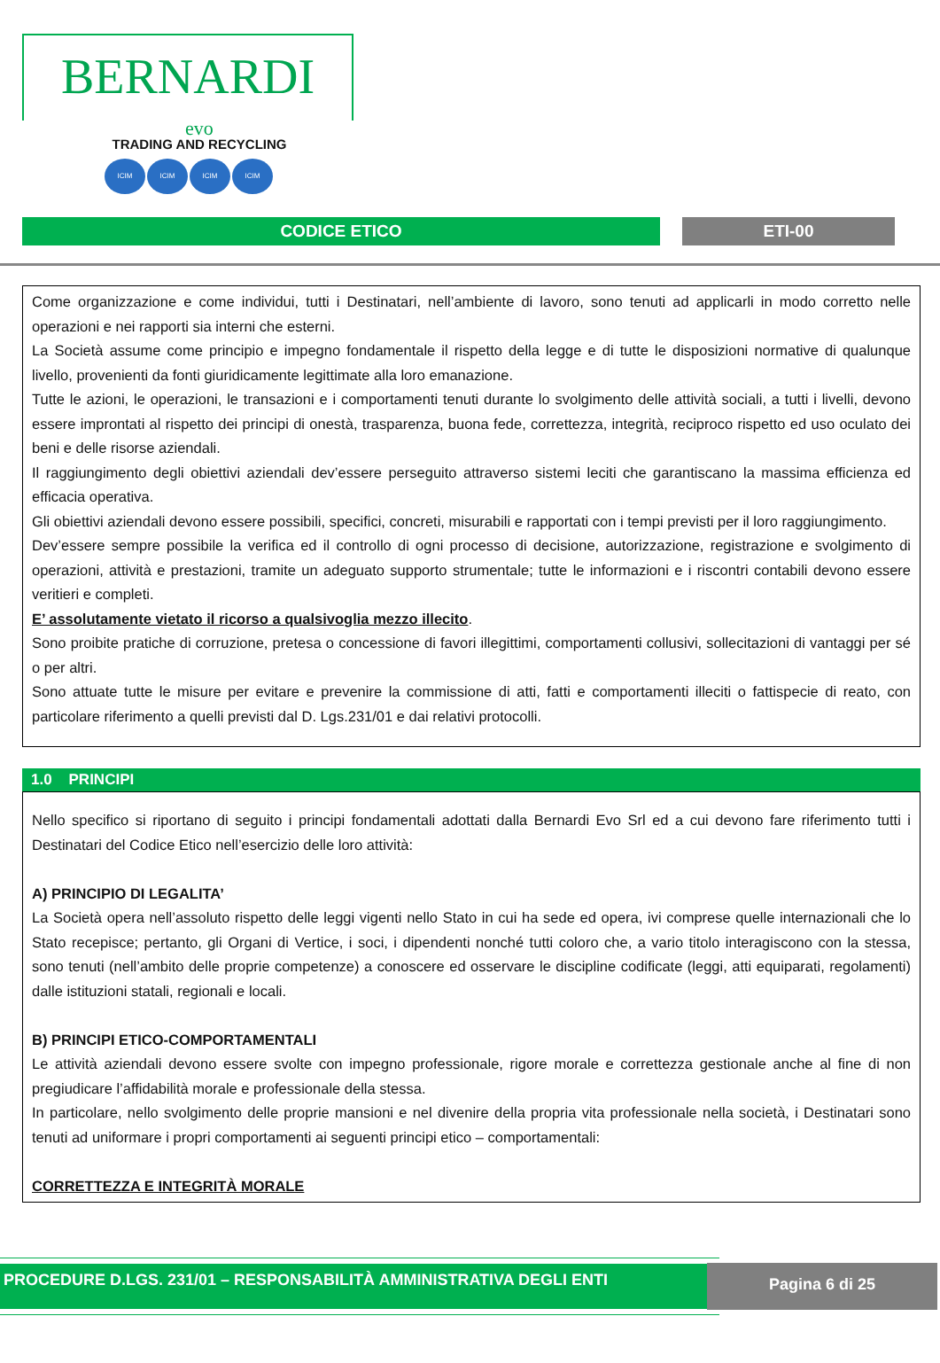BERNARDI
evo
TRADING AND RECYCLING
ICIM ICIM ICIM ICIM
CODICE ETICO ETI-00
Come organizzazione e come individui, tutti i Destinatari, nell’ambiente di lavoro, sono tenuti ad applicarli in modo corretto nelle operazioni e nei rapporti sia interni che esterni.
La Società assume come principio e impegno fondamentale il rispetto della legge e di tutte le disposizioni normative di qualunque livello, provenienti da fonti giuridicamente legittimate alla loro emanazione.
Tutte le azioni, le operazioni, le transazioni e i comportamenti tenuti durante lo svolgimento delle attività sociali, a tutti i livelli, devono essere improntati al rispetto dei principi di onestà, trasparenza, buona fede, correttezza, integrità, reciproco rispetto ed uso oculato dei beni e delle risorse aziendali.
Il raggiungimento degli obiettivi aziendali dev’essere perseguito attraverso sistemi leciti che garantiscano la massima efficienza ed efficacia operativa.
Gli obiettivi aziendali devono essere possibili, specifici, concreti, misurabili e rapportati con i tempi previsti per il loro raggiungimento.
Dev’essere sempre possibile la verifica ed il controllo di ogni processo di decisione, autorizzazione, registrazione e svolgimento di operazioni, attività e prestazioni, tramite un adeguato supporto strumentale; tutte le informazioni e i riscontri contabili devono essere veritieri e completi.
E’ assolutamente vietato il ricorso a qualsivoglia mezzo illecito.
Sono proibite pratiche di corruzione, pretesa o concessione di favori illegittimi, comportamenti collusivi, sollecitazioni di vantaggi per sé o per altri.
Sono attuate tutte le misure per evitare e prevenire la commissione di atti, fatti e comportamenti illeciti o fattispecie di reato, con particolare riferimento a quelli previsti dal D. Lgs.231/01 e dai relativi protocolli.
1.0 PRINCIPI
Nello specifico si riportano di seguito i principi fondamentali adottati dalla Bernardi Evo Srl ed a cui devono fare riferimento tutti i Destinatari del Codice Etico nell’esercizio delle loro attività:
A) PRINCIPIO DI LEGALITA’
La Società opera nell’assoluto rispetto delle leggi vigenti nello Stato in cui ha sede ed opera, ivi comprese quelle internazionali che lo Stato recepisce; pertanto, gli Organi di Vertice, i soci, i dipendenti nonché tutti coloro che, a vario titolo interagiscono con la stessa, sono tenuti (nell’ambito delle proprie competenze) a conoscere ed osservare le discipline codificate (leggi, atti equiparati, regolamenti) dalle istituzioni statali, regionali e locali.
B) PRINCIPI ETICO-COMPORTAMENTALI
Le attività aziendali devono essere svolte con impegno professionale, rigore morale e correttezza gestionale anche al fine di non pregiudicare l’affidabilità morale e professionale della stessa.
In particolare, nello svolgimento delle proprie mansioni e nel divenire della propria vita professionale nella società, i Destinatari sono tenuti ad uniformare i propri comportamenti ai seguenti principi etico – comportamentali:
CORRETTEZZA E INTEGRITÀ MORALE
PROCEDURE D.LGS. 231/01 – RESPONSABILITÀ AMMINISTRATIVA DEGLI ENTI
Pagina 6 di 25